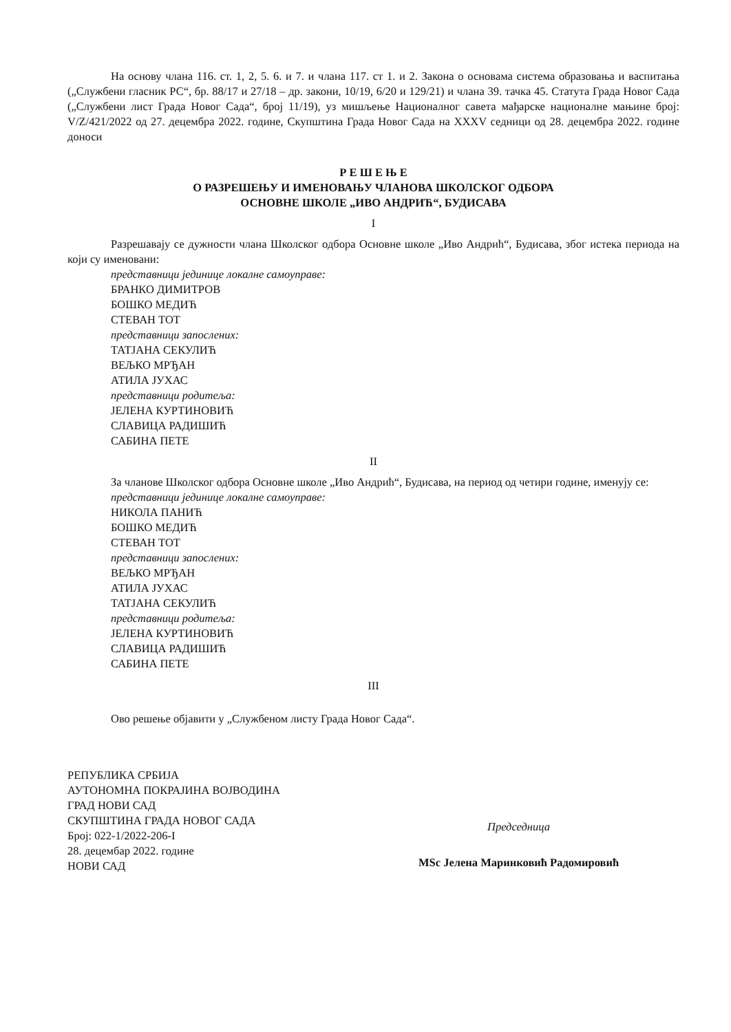На основу члана 116. ст. 1, 2, 5. 6. и 7. и члана 117. ст 1. и 2. Закона о основама система образовања и васпитања („Службени гласник РС“, бр. 88/17 и 27/18 – др. закони, 10/19, 6/20 и 129/21) и члана 39. тачка 45. Статута Града Новог Сада („Службени лист Града Новог Сада“, број 11/19), уз мишљење Националног савета мађарске националне мањине број: V/Z/421/2022 од 27. децембра 2022. године, Скупштина Града Новог Сада на XXXV седници од 28. децембра 2022. године доноси
Р Е Ш Е Њ Е
О РАЗРЕШЕЊУ И ИМЕНОВАЊУ ЧЛАНОВА ШКОЛСКОГ ОДБОРА
ОСНОВНЕ ШКОЛЕ „ИВО АНДРИЋ“, БУДИСАВА
I
Разрешавају се дужности члана Школског одбора Основне школе „Иво Андрић“, Будисава, због истека периода на који су именовани:
представници јединице локалне самоуправе:
БРАНКО ДИМИТРОВ
БОШКО МЕДИЋ
СТЕВАН ТОТ
представници запослених:
ТАТЈАНА СЕКУЛИЋ
ВЕЉКО МРЂАН
АТИЛА ЈУХАС
представници родитеља:
ЈЕЛЕНА КУРТИНОВИЋ
СЛАВИЦА РАДИШИЋ
САБИНА ПЕТЕ
II
За чланове Школског одбора Основне школе „Иво Андрић“, Будисава, на период од четири године, именују се:
представници јединице локалне самоуправе:
НИКОЛА ПАНИЋ
БОШКО МЕДИЋ
СТЕВАН ТОТ
представници запослених:
ВЕЉКО МРЂАН
АТИЛА ЈУХАС
ТАТЈАНА СЕКУЛИЋ
представници родитеља:
ЈЕЛЕНА КУРТИНОВИЋ
СЛАВИЦА РАДИШИЋ
САБИНА ПЕТЕ
III
Ово решење објавити у „Службеном листу Града Новог Сада“.
РЕПУБЛИКА СРБИЈА
АУТОНОМНА ПОКРАЈИНА ВОЈВОДИНА
ГРАД НОВИ САД
СКУПШТИНА ГРАДА НОВОГ САДА
Број: 022-1/2022-206-I
28. децембар 2022. године
НОВИ САД
Председница
MSc Јелена Маринковић Радомировић